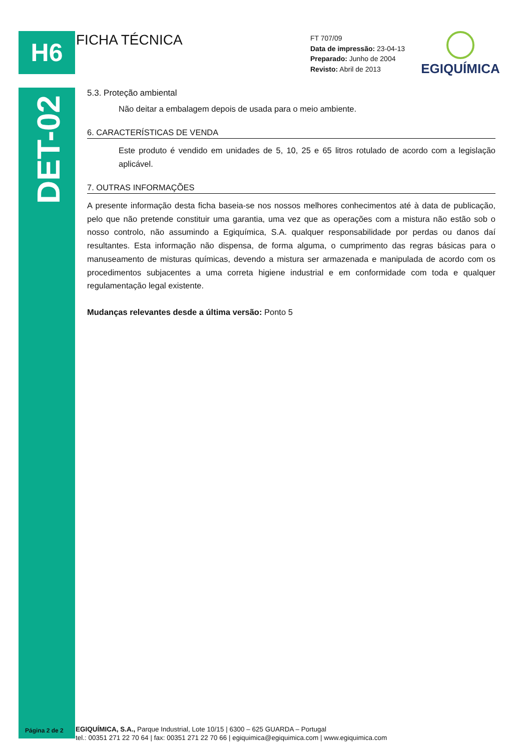H6
DET-02
FICHA TÉCNICA
FT 707/09
Data de impressão: 23-04-13
Preparado: Junho de 2004
Revisto: Abril de 2013
EGIQUÍMICA
5.3. Proteção ambiental
Não deitar a embalagem depois de usada para o meio ambiente.
6. CARACTERÍSTICAS DE VENDA
Este produto é vendido em unidades de 5, 10, 25 e 65 litros rotulado de acordo com a legislação aplicável.
7. OUTRAS INFORMAÇÕES
A presente informação desta ficha baseia-se nos nossos melhores conhecimentos até à data de publicação, pelo que não pretende constituir uma garantia, uma vez que as operações com a mistura não estão sob o nosso controlo, não assumindo a Egiquímica, S.A. qualquer responsabilidade por perdas ou danos daí resultantes. Esta informação não dispensa, de forma alguma, o cumprimento das regras básicas para o manuseamento de misturas químicas, devendo a mistura ser armazenada e manipulada de acordo com os procedimentos subjacentes a uma correta higiene industrial e em conformidade com toda e qualquer regulamentação legal existente.
Mudanças relevantes desde a última versão: Ponto 5
Página 2 de 2
EGIQUÍMICA, S.A., Parque Industrial, Lote 10/15 | 6300 – 625 GUARDA – Portugal
tel.: 00351 271 22 70 64 | fax: 00351 271 22 70 66 | egiquimica@egiquimica.com | www.egiquimica.com